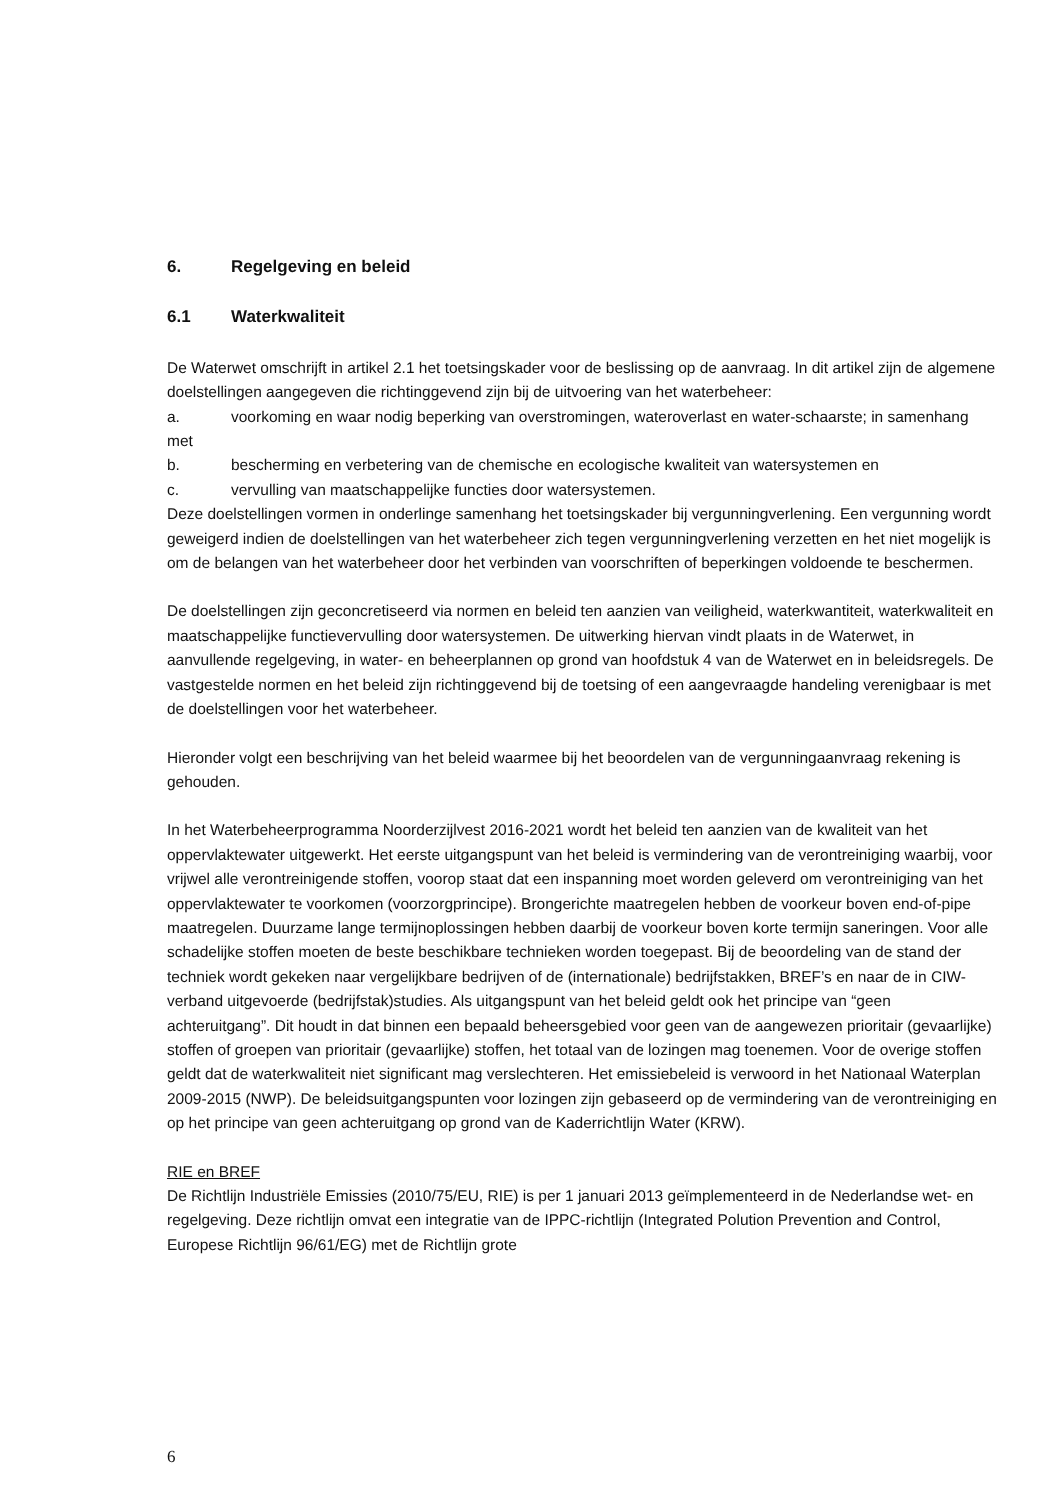6. Regelgeving en beleid
6.1 Waterkwaliteit
De Waterwet omschrijft in artikel 2.1 het toetsingskader voor de beslissing op de aanvraag. In dit artikel zijn de algemene doelstellingen aangegeven die richtinggevend zijn bij de uitvoering van het waterbeheer:
a. voorkoming en waar nodig beperking van overstromingen, wateroverlast en water-schaarste; in samenhang met
b. bescherming en verbetering van de chemische en ecologische kwaliteit van watersystemen en
c. vervulling van maatschappelijke functies door watersystemen.
Deze doelstellingen vormen in onderlinge samenhang het toetsingskader bij vergunningverlening. Een vergunning wordt geweigerd indien de doelstellingen van het waterbeheer zich tegen vergunningverlening verzetten en het niet mogelijk is om de belangen van het waterbeheer door het verbinden van voorschriften of beperkingen voldoende te beschermen.
De doelstellingen zijn geconcretiseerd via normen en beleid ten aanzien van veiligheid, waterkwantiteit, waterkwaliteit en maatschappelijke functievervulling door watersystemen. De uitwerking hiervan vindt plaats in de Waterwet, in aanvullende regelgeving, in water- en beheerplannen op grond van hoofdstuk 4 van de Waterwet en in beleidsregels. De vastgestelde normen en het beleid zijn richtinggevend bij de toetsing of een aangevraagde handeling verenigbaar is met de doelstellingen voor het waterbeheer.
Hieronder volgt een beschrijving van het beleid waarmee bij het beoordelen van de vergunningaanvraag rekening is gehouden.
In het Waterbeheerprogramma Noorderzijlvest 2016-2021 wordt het beleid ten aanzien van de kwaliteit van het oppervlaktewater uitgewerkt. Het eerste uitgangspunt van het beleid is vermindering van de verontreiniging waarbij, voor vrijwel alle verontreinigende stoffen, voorop staat dat een inspanning moet worden geleverd om verontreiniging van het oppervlaktewater te voorkomen (voorzorgprincipe). Brongerichte maatregelen hebben de voorkeur boven end-of-pipe maatregelen. Duurzame lange termijnoplossingen hebben daarbij de voorkeur boven korte termijn saneringen. Voor alle schadelijke stoffen moeten de beste beschikbare technieken worden toegepast. Bij de beoordeling van de stand der techniek wordt gekeken naar vergelijkbare bedrijven of de (internationale) bedrijfstakken, BREF’s en naar de in CIW-verband uitgevoerde (bedrijfstak)studies. Als uitgangspunt van het beleid geldt ook het principe van “geen achteruitgang”. Dit houdt in dat binnen een bepaald beheersgebied voor geen van de aangewezen prioritair (gevaarlijke) stoffen of groepen van prioritair (gevaarlijke) stoffen, het totaal van de lozingen mag toenemen. Voor de overige stoffen geldt dat de waterkwaliteit niet significant mag verslechteren. Het emissiebeleid is verwoord in het Nationaal Waterplan 2009-2015 (NWP). De beleidsuitgangspunten voor lozingen zijn gebaseerd op de vermindering van de verontreiniging en op het principe van geen achteruitgang op grond van de Kaderrichtlijn Water (KRW).
RIE en BREF
De Richtlijn Industriële Emissies (2010/75/EU, RIE) is per 1 januari 2013 geïmplementeerd in de Nederlandse wet- en regelgeving. Deze richtlijn omvat een integratie van de IPPC-richtlijn (Integrated Polution Prevention and Control, Europese Richtlijn 96/61/EG) met de Richtlijn grote
6